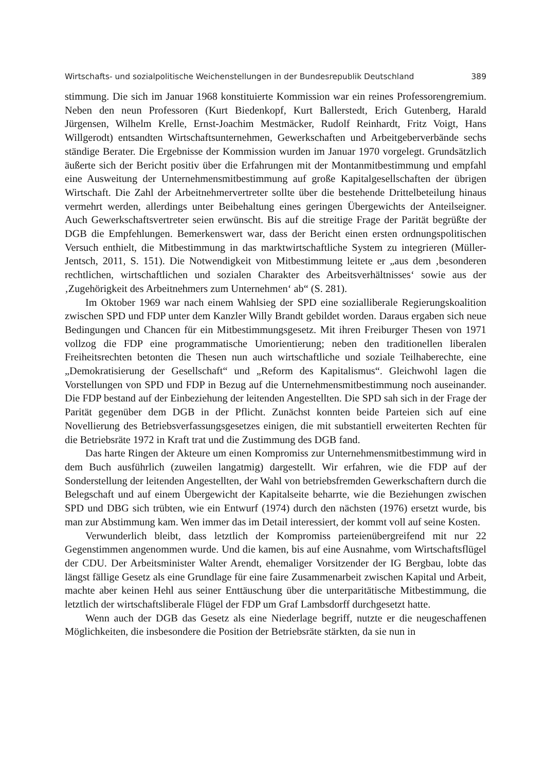Wirtschafts- und sozialpolitische Weichenstellungen in der Bundesrepublik Deutschland 389
stimmung. Die sich im Januar 1968 konstituierte Kommission war ein reines Professorengremium. Neben den neun Professoren (Kurt Biedenkopf, Kurt Ballerstedt, Erich Gutenberg, Harald Jürgensen, Wilhelm Krelle, Ernst-Joachim Mestmäcker, Rudolf Reinhardt, Fritz Voigt, Hans Willgerodt) entsandten Wirtschaftsunternehmen, Gewerkschaften und Arbeitgeberverbände sechs ständige Berater. Die Ergebnisse der Kommission wurden im Januar 1970 vorgelegt. Grundsätzlich äußerte sich der Bericht positiv über die Erfahrungen mit der Montanmitbestimmung und empfahl eine Ausweitung der Unternehmensmitbestimmung auf große Kapitalgesellschaften der übrigen Wirtschaft. Die Zahl der Arbeitnehmervertreter sollte über die bestehende Drittelbeteilung hinaus vermehrt werden, allerdings unter Beibehaltung eines geringen Übergewichts der Anteilseigner. Auch Gewerkschaftsvertreter seien erwünscht. Bis auf die streitige Frage der Parität begrüßte der DGB die Empfehlungen. Bemerkenswert war, dass der Bericht einen ersten ordnungspolitischen Versuch enthielt, die Mitbestimmung in das marktwirtschaftliche System zu integrieren (Müller-Jentsch, 2011, S. 151). Die Notwendigkeit von Mitbestimmung leitete er „aus dem ‚besonderen rechtlichen, wirtschaftlichen und sozialen Charakter des Arbeitsverhältnisses‘ sowie aus der ‚Zugehörigkeit des Arbeitnehmers zum Unternehmen‘ ab“ (S. 281).
Im Oktober 1969 war nach einem Wahlsieg der SPD eine sozialliberale Regierungskoalition zwischen SPD und FDP unter dem Kanzler Willy Brandt gebildet worden. Daraus ergaben sich neue Bedingungen und Chancen für ein Mitbestimmungsgesetz. Mit ihren Freiburger Thesen von 1971 vollzog die FDP eine programmatische Umorientierung; neben den traditionellen liberalen Freiheitsrechten betonten die Thesen nun auch wirtschaftliche und soziale Teilhaberechte, eine „Demokratisierung der Gesellschaft“ und „Reform des Kapitalismus“. Gleichwohl lagen die Vorstellungen von SPD und FDP in Bezug auf die Unternehmensmitbestimmung noch auseinander. Die FDP bestand auf der Einbeziehung der leitenden Angestellten. Die SPD sah sich in der Frage der Parität gegenüber dem DGB in der Pflicht. Zunächst konnten beide Parteien sich auf eine Novellierung des Betriebsverfassungsgesetzes einigen, die mit substantiell erweiterten Rechten für die Betriebsräte 1972 in Kraft trat und die Zustimmung des DGB fand.
Das harte Ringen der Akteure um einen Kompromiss zur Unternehmensmitbestimmung wird in dem Buch ausführlich (zuweilen langatmig) dargestellt. Wir erfahren, wie die FDP auf der Sonderstellung der leitenden Angestellten, der Wahl von betriebsfremden Gewerkschaftern durch die Belegschaft und auf einem Übergewicht der Kapitalseite beharrte, wie die Beziehungen zwischen SPD und DBG sich trübten, wie ein Entwurf (1974) durch den nächsten (1976) ersetzt wurde, bis man zur Abstimmung kam. Wen immer das im Detail interessiert, der kommt voll auf seine Kosten.
Verwunderlich bleibt, dass letztlich der Kompromiss parteienübergreifend mit nur 22 Gegenstimmen angenommen wurde. Und die kamen, bis auf eine Ausnahme, vom Wirtschaftsflügel der CDU. Der Arbeitsminister Walter Arendt, ehemaliger Vorsitzender der IG Bergbau, lobte das längst fällige Gesetz als eine Grundlage für eine faire Zusammenarbeit zwischen Kapital und Arbeit, machte aber keinen Hehl aus seiner Enttäuschung über die unterparitätische Mitbestimmung, die letztlich der wirtschaftsliberale Flügel der FDP um Graf Lambsdorff durchgesetzt hatte.
Wenn auch der DGB das Gesetz als eine Niederlage begriff, nutzte er die neugeschaffenen Möglichkeiten, die insbesondere die Position der Betriebsräte stärkten, da sie nun in